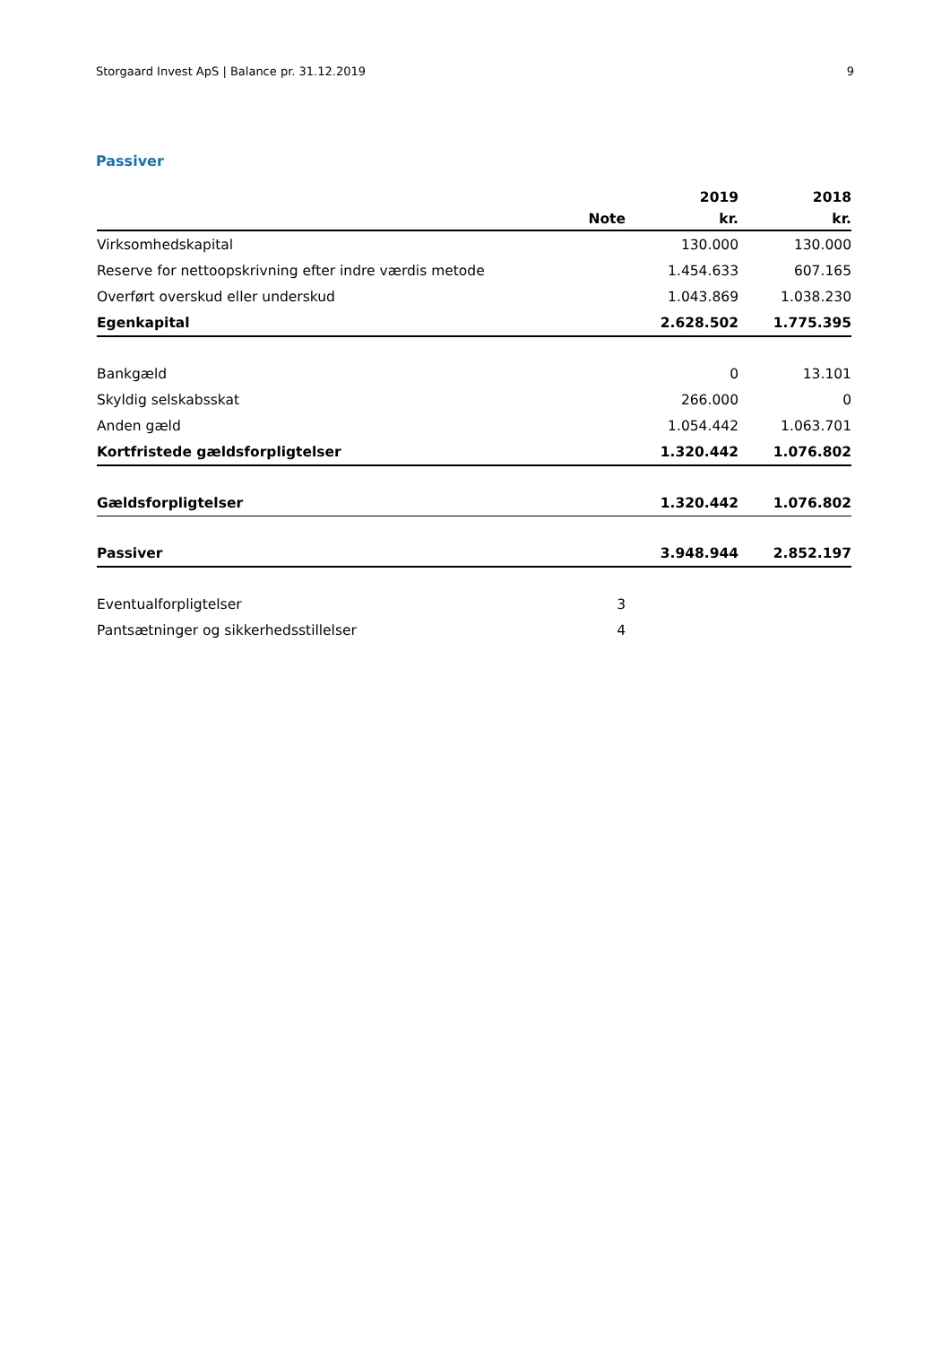Storgaard Invest ApS | Balance pr. 31.12.2019 9
Passiver
| | | 2019 | 2018 |
| --- | --- | --- | --- |
| | Note | kr. | kr. |
| Virksomhedskapital | | 130.000 | 130.000 |
| Reserve for nettoopskrivning efter indre værdis metode | | 1.454.633 | 607.165 |
| Overført overskud eller underskud | | 1.043.869 | 1.038.230 |
| Egenkapital | | 2.628.502 | 1.775.395 |
| Bankgæld | | 0 | 13.101 |
| Skyldig selskabsskat | | 266.000 | 0 |
| Anden gæld | | 1.054.442 | 1.063.701 |
| Kortfristede gældsforpligtelser | | 1.320.442 | 1.076.802 |
| Gældsforpligtelser | | 1.320.442 | 1.076.802 |
| Passiver | | 3.948.944 | 2.852.197 |
| Eventualforpligtelser | 3 | | |
| Pantsætninger og sikkerhedsstillelser | 4 | | |